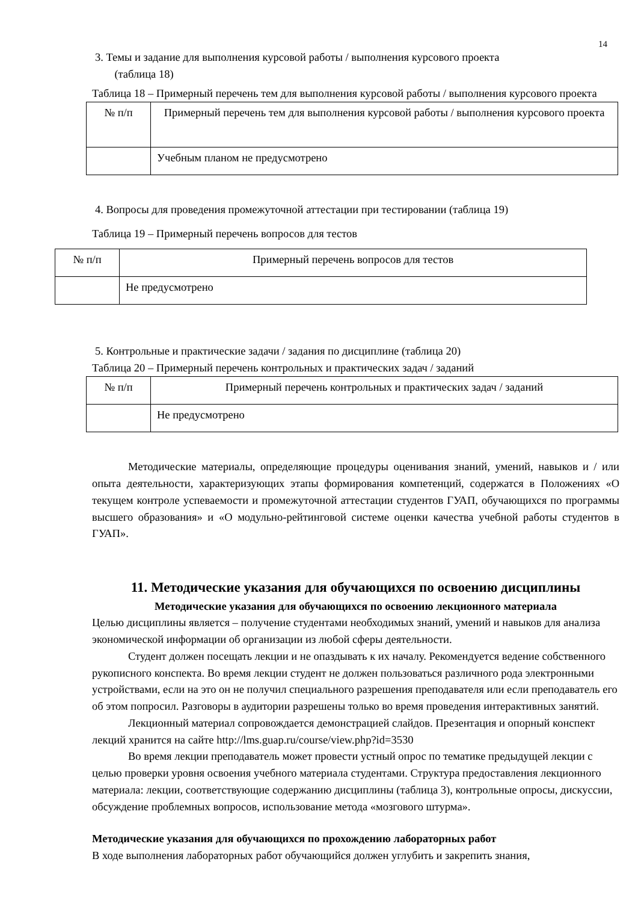14
3. Темы и задание для выполнения курсовой работы / выполнения курсового проекта
(таблица 18)
Таблица 18 – Примерный перечень тем для выполнения курсовой работы / выполнения курсового проекта
| № п/п | Примерный перечень тем для выполнения курсовой работы / выполнения курсового проекта |
| | Учебным планом не предусмотрено |
4. Вопросы для проведения промежуточной аттестации при тестировании (таблица 19)
Таблица 19 – Примерный перечень вопросов для тестов
| № п/п | Примерный перечень вопросов для тестов |
| | Не предусмотрено |
5. Контрольные и практические задачи / задания по дисциплине (таблица 20)
Таблица 20 – Примерный перечень контрольных и практических задач / заданий
| № п/п | Примерный перечень контрольных и практических задач / заданий |
| | Не предусмотрено |
Методические материалы, определяющие процедуры оценивания знаний, умений, навыков и / или опыта деятельности, характеризующих этапы формирования компетенций, содержатся в Положениях «О текущем контроле успеваемости и промежуточной аттестации студентов ГУАП, обучающихся по программы высшего образования» и «О модульно-рейтинговой системе оценки качества учебной работы студентов в ГУАП».
11. Методические указания для обучающихся по освоению дисциплины
Методические указания для обучающихся по освоению лекционного материала
Целью дисциплины является – получение студентами необходимых знаний, умений и навыков для анализа экономической информации об организации из любой сферы деятельности.
Студент должен посещать лекции и не опаздывать к их началу. Рекомендуется ведение собственного рукописного конспекта. Во время лекции студент не должен пользоваться различного рода электронными устройствами, если на это он не получил специального разрешения преподавателя или если преподаватель его об этом попросил. Разговоры в аудитории разрешены только во время проведения интерактивных занятий.
Лекционный материал сопровождается демонстрацией слайдов. Презентация и опорный конспект лекций хранится на сайте http://lms.guap.ru/course/view.php?id=3530
Во время лекции преподаватель может провести устный опрос по тематике предыдущей лекции с целью проверки уровня освоения учебного материала студентами. Структура предоставления лекционного материала: лекции, соответствующие содержанию дисциплины (таблица 3), контрольные опросы, дискуссии, обсуждение проблемных вопросов, использование метода «мозгового штурма».
Методические указания для обучающихся по прохождению лабораторных работ
В ходе выполнения лабораторных работ обучающийся должен углубить и закрепить знания,